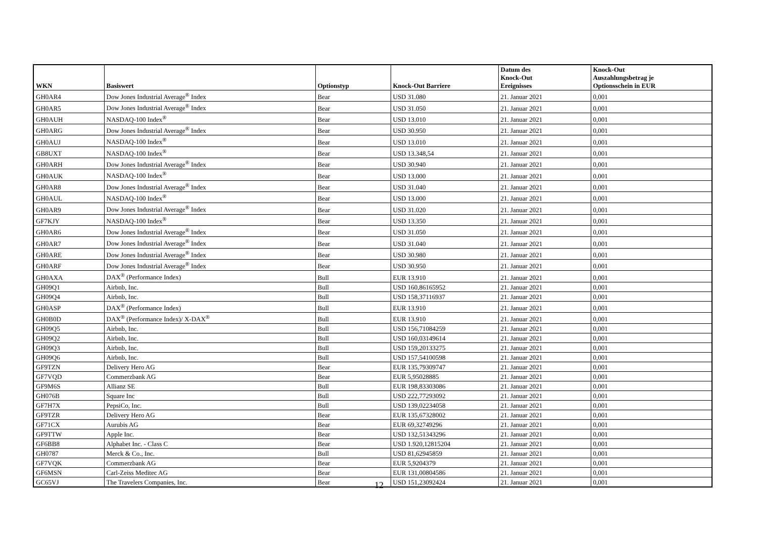| WKN | Basiswert | Optionstyp | Knock-Out Barriere | Datum des Knock-Out Ereignisses | Knock-Out Auszahlungsbetrag je Optionsschein in EUR |
| --- | --- | --- | --- | --- | --- |
| GH0AR4 | Dow Jones Industrial Average<sup>®</sup> Index | Bear | USD 31.080 | 21. Januar 2021 | 0,001 |
| GH0AR5 | Dow Jones Industrial Average<sup>®</sup> Index | Bear | USD 31.050 | 21. Januar 2021 | 0,001 |
| GH0AUH | NASDAQ-100 Index<sup>®</sup> | Bear | USD 13.010 | 21. Januar 2021 | 0,001 |
| GH0ARG | Dow Jones Industrial Average<sup>®</sup> Index | Bear | USD 30.950 | 21. Januar 2021 | 0,001 |
| GH0AUJ | NASDAQ-100 Index<sup>®</sup> | Bear | USD 13.010 | 21. Januar 2021 | 0,001 |
| GB8UXT | NASDAQ-100 Index<sup>®</sup> | Bear | USD 13.348,54 | 21. Januar 2021 | 0,001 |
| GH0ARH | Dow Jones Industrial Average<sup>®</sup> Index | Bear | USD 30.940 | 21. Januar 2021 | 0,001 |
| GH0AUK | NASDAQ-100 Index<sup>®</sup> | Bear | USD 13.000 | 21. Januar 2021 | 0,001 |
| GH0AR8 | Dow Jones Industrial Average<sup>®</sup> Index | Bear | USD 31.040 | 21. Januar 2021 | 0,001 |
| GH0AUL | NASDAQ-100 Index<sup>®</sup> | Bear | USD 13.000 | 21. Januar 2021 | 0,001 |
| GH0AR9 | Dow Jones Industrial Average<sup>®</sup> Index | Bear | USD 31.020 | 21. Januar 2021 | 0,001 |
| GF7KJY | NASDAQ-100 Index<sup>®</sup> | Bear | USD 13.350 | 21. Januar 2021 | 0,001 |
| GH0AR6 | Dow Jones Industrial Average<sup>®</sup> Index | Bear | USD 31.050 | 21. Januar 2021 | 0,001 |
| GH0AR7 | Dow Jones Industrial Average<sup>®</sup> Index | Bear | USD 31.040 | 21. Januar 2021 | 0,001 |
| GH0ARE | Dow Jones Industrial Average<sup>®</sup> Index | Bear | USD 30.980 | 21. Januar 2021 | 0,001 |
| GH0ARF | Dow Jones Industrial Average<sup>®</sup> Index | Bear | USD 30.950 | 21. Januar 2021 | 0,001 |
| GH0AXA | DAX<sup>®</sup> (Performance Index) | Bull | EUR 13.910 | 21. Januar 2021 | 0,001 |
| GH09Q1 | Airbnb, Inc. | Bull | USD 160,86165952 | 21. Januar 2021 | 0,001 |
| GH09Q4 | Airbnb, Inc. | Bull | USD 158,37116937 | 21. Januar 2021 | 0,001 |
| GH0ASP | DAX<sup>®</sup> (Performance Index) | Bull | EUR 13.910 | 21. Januar 2021 | 0,001 |
| GH0B0D | DAX<sup>®</sup> (Performance Index)/ X-DAX<sup>®</sup> | Bull | EUR 13.910 | 21. Januar 2021 | 0,001 |
| GH09Q5 | Airbnb, Inc. | Bull | USD 156,71084259 | 21. Januar 2021 | 0,001 |
| GH09Q2 | Airbnb, Inc. | Bull | USD 160,03149614 | 21. Januar 2021 | 0,001 |
| GH09Q3 | Airbnb, Inc. | Bull | USD 159,20133275 | 21. Januar 2021 | 0,001 |
| GH09Q6 | Airbnb, Inc. | Bull | USD 157,54100598 | 21. Januar 2021 | 0,001 |
| GF9TZN | Delivery Hero AG | Bear | EUR 135,79309747 | 21. Januar 2021 | 0,001 |
| GF7VQD | Commerzbank AG | Bear | EUR 5,95028885 | 21. Januar 2021 | 0,001 |
| GF9M6S | Allianz SE | Bull | EUR 198,83303086 | 21. Januar 2021 | 0,001 |
| GH076B | Square Inc | Bull | USD 222,77293092 | 21. Januar 2021 | 0,001 |
| GF7H7X | PepsiCo, Inc. | Bull | USD 139,02234058 | 21. Januar 2021 | 0,001 |
| GF9TZR | Delivery Hero AG | Bear | EUR 135,67328002 | 21. Januar 2021 | 0,001 |
| GF71CX | Aurubis AG | Bear | EUR 69,32749296 | 21. Januar 2021 | 0,001 |
| GF9TTW | Apple Inc. | Bear | USD 132,51343296 | 21. Januar 2021 | 0,001 |
| GF6BB8 | Alphabet Inc. - Class C | Bear | USD 1.920,12815204 | 21. Januar 2021 | 0,001 |
| GH0787 | Merck & Co., Inc. | Bull | USD 81,62945859 | 21. Januar 2021 | 0,001 |
| GF7VQK | Commerzbank AG | Bear | EUR 5,9204379 | 21. Januar 2021 | 0,001 |
| GF6MSN | Carl-Zeiss Meditec AG | Bear | EUR 131,00804586 | 21. Januar 2021 | 0,001 |
| GC65VJ | The Travelers Companies, Inc. | Bear | USD 151,23092424 | 21. Januar 2021 | 0,001 |
12